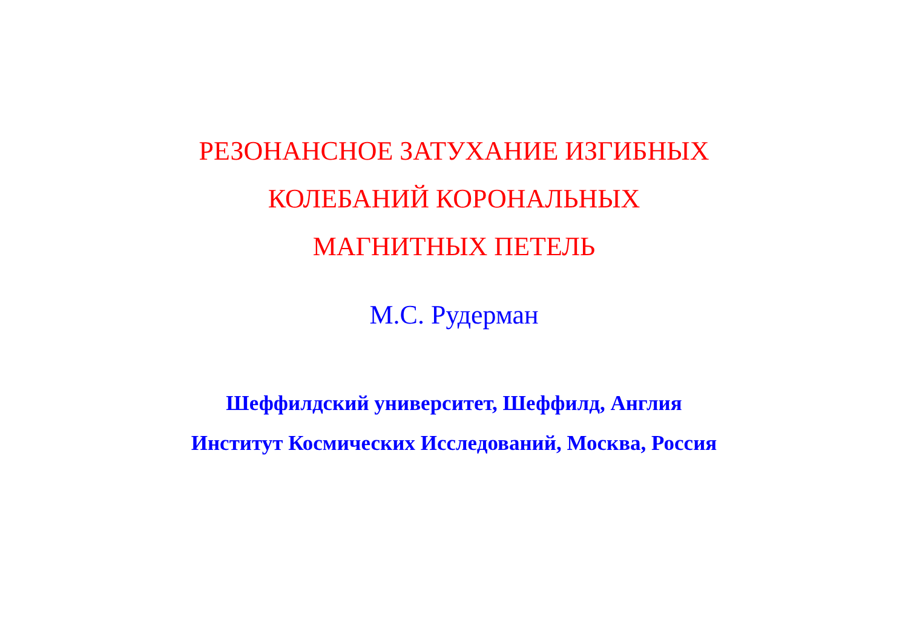РЕЗОНАНСНОЕ ЗАТУХАНИЕ ИЗГИБНЫХ
КОЛЕБАНИЙ КОРОНАЛЬНЫХ
МАГНИТНЫХ ПЕТЕЛЬ
М.С. Рудерман
Шеффилдский университет, Шеффилд, Англия
Институт Космических Исследований, Москва, Россия